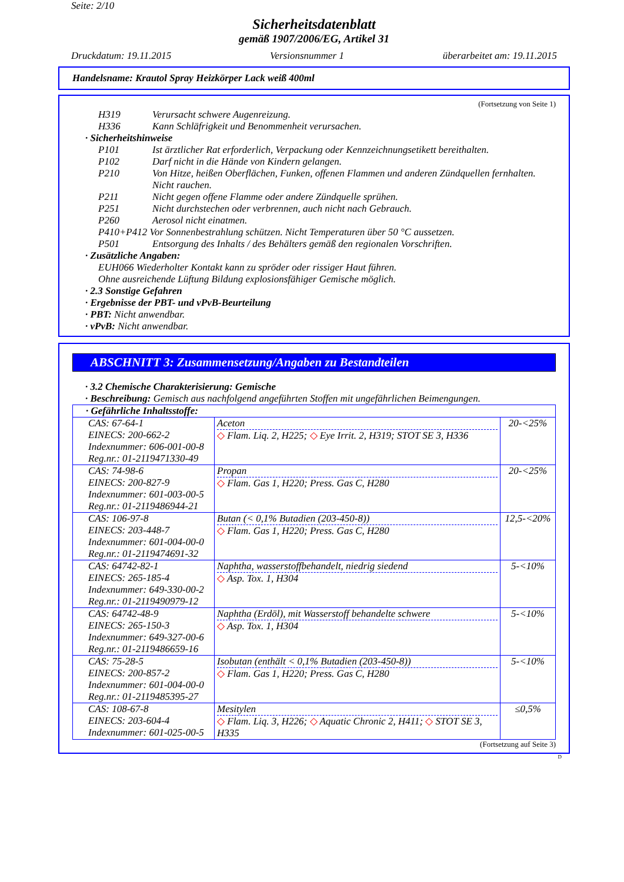Seite: 2/10
Sicherheitsdatenblatt
gemäß 1907/2006/EG, Artikel 31
Druckdatum: 19.11.2015 Versionsnummer 1 überarbeitet am: 19.11.2015
Handelsname: Krautol Spray Heizkörper Lack weiß 400ml
(Fortsetzung von Seite 1)
H319 Verursacht schwere Augenreizung.
H336 Kann Schläfrigkeit und Benommenheit verursachen.
· Sicherheitshinweise
P101 Ist ärztlicher Rat erforderlich, Verpackung oder Kennzeichnungsetikett bereithalten.
P102 Darf nicht in die Hände von Kindern gelangen.
P210 Von Hitze, heißen Oberflächen, Funken, offenen Flammen und anderen Zündquellen fernhalten. Nicht rauchen.
P211 Nicht gegen offene Flamme oder andere Zündquelle sprühen.
P251 Nicht durchstechen oder verbrennen, auch nicht nach Gebrauch.
P260 Aerosol nicht einatmen.
P410+P412 Vor Sonnenbestrahlung schützen. Nicht Temperaturen über 50 °C aussetzen.
P501 Entsorgung des Inhalts / des Behälters gemäß den regionalen Vorschriften.
· Zusätzliche Angaben:
EUH066 Wiederholter Kontakt kann zu spröder oder rissiger Haut führen.
Ohne ausreichende Lüftung Bildung explosionsfähiger Gemische möglich.
· 2.3 Sonstige Gefahren
· Ergebnisse der PBT- und vPvB-Beurteilung
· PBT: Nicht anwendbar.
· vPvB: Nicht anwendbar.
ABSCHNITT 3: Zusammensetzung/Angaben zu Bestandteilen
· 3.2 Chemische Charakterisierung: Gemische
· Beschreibung: Gemisch aus nachfolgend angeführten Stoffen mit ungefährlichen Beimengungen.
| · Gefährliche Inhaltsstoffe: | | |
| CAS: 67-64-1 EINECS: 200-662-2 Indexnummer: 606-001-00-8 Reg.nr.: 01-2119471330-49 | Aceton ◇ Flam. Liq. 2, H225; ◇ Eye Irrit. 2, H319; STOT SE 3, H336 | 20-<25% |
| CAS: 74-98-6 EINECS: 200-827-9 Indexnummer: 601-003-00-5 Reg.nr.: 01-2119486944-21 | Propan ◇ Flam. Gas 1, H220; Press. Gas C, H280 | 20-<25% |
| CAS: 106-97-8 EINECS: 203-448-7 Indexnummer: 601-004-00-0 Reg.nr.: 01-2119474691-32 | Butan (< 0,1% Butadien (203-450-8)) ◇ Flam. Gas 1, H220; Press. Gas C, H280 | 12,5-<20% |
| CAS: 64742-82-1 EINECS: 265-185-4 Indexnummer: 649-330-00-2 Reg.nr.: 01-2119490979-12 | Naphtha, wasserstoffbehandelt, niedrig siedend ◇ Asp. Tox. 1, H304 | 5-<10% |
| CAS: 64742-48-9 EINECS: 265-150-3 Indexnummer: 649-327-00-6 Reg.nr.: 01-2119486659-16 | Naphtha (Erdöl), mit Wasserstoff behandelte schwere ◇ Asp. Tox. 1, H304 | 5-<10% |
| CAS: 75-28-5 EINECS: 200-857-2 Indexnummer: 601-004-00-0 Reg.nr.: 01-2119485395-27 | Isobutan (enthält < 0,1% Butadien (203-450-8)) ◇ Flam. Gas 1, H220; Press. Gas C, H280 | 5-<10% |
| CAS: 108-67-8 EINECS: 203-604-4 Indexnummer: 601-025-00-5 | Mesitylen ◇ Flam. Liq. 3, H226; ◇ Aquatic Chronic 2, H411; ◇ STOT SE 3, H335 | ≤0,5% |
(Fortsetzung auf Seite 3)
D